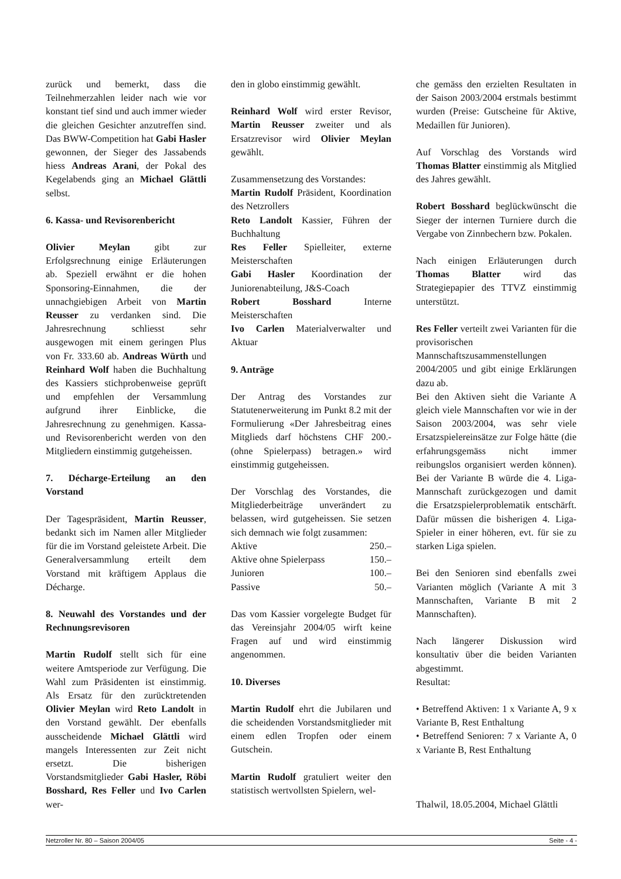zurück und bemerkt, dass die Teilnehmerzahlen leider nach wie vor konstant tief sind und auch immer wieder die gleichen Gesichter anzutreffen sind. Das BWW-Competition hat Gabi Hasler gewonnen, der Sieger des Jassabends hiess Andreas Arani, der Pokal des Kegelabends ging an Michael Glättli selbst.
6. Kassa- und Revisorenbericht
Olivier Meylan gibt zur Erfolgsrechnung einige Erläuterungen ab. Speziell erwähnt er die hohen Sponsoring-Einnahmen, die der unnachgiebigen Arbeit von Martin Reusser zu verdanken sind. Die Jahresrechnung schliesst sehr ausgewogen mit einem geringen Plus von Fr. 333.60 ab. Andreas Würth und Reinhard Wolf haben die Buchhaltung des Kassiers stichprobenweise geprüft und empfehlen der Versammlung aufgrund ihrer Einblicke, die Jahresrechnung zu genehmigen. Kassa- und Revisorenbericht werden von den Mitgliedern einstimmig gutgeheissen.
7. Décharge-Erteilung an den Vorstand
Der Tagespräsident, Martin Reusser, bedankt sich im Namen aller Mitglieder für die im Vorstand geleistete Arbeit. Die Generalversammlung erteilt dem Vorstand mit kräftigem Applaus die Décharge.
8. Neuwahl des Vorstandes und der Rechnungsrevisoren
Martin Rudolf stellt sich für eine weitere Amtsperiode zur Verfügung. Die Wahl zum Präsidenten ist einstimmig. Als Ersatz für den zurücktretenden Olivier Meylan wird Reto Landolt in den Vorstand gewählt. Der ebenfalls ausscheidende Michael Glättli wird mangels Interessenten zur Zeit nicht ersetzt. Die bisherigen Vorstandsmitglieder Gabi Hasler, Röbi Bosshard, Res Feller und Ivo Carlen wer-
den in globo einstimmig gewählt.
Reinhard Wolf wird erster Revisor, Martin Reusser zweiter und als Ersatzrevisor wird Olivier Meylan gewählt.
Zusammensetzung des Vorstandes:
Martin Rudolf Präsident, Koordination des Netzrollers
Reto Landolt Kassier, Führen der Buchhaltung
Res Feller Spielleiter, externe Meisterschaften
Gabi Hasler Koordination der Juniorenabteilung, J&S-Coach
Robert Bosshard Interne Meisterschaften
Ivo Carlen Materialverwalter und Aktuar
9. Anträge
Der Antrag des Vorstandes zur Statutenerweiterung im Punkt 8.2 mit der Formulierung «Der Jahresbeitrag eines Mitglieds darf höchstens CHF 200.- (ohne Spielerpass) betragen.» wird einstimmig gutgeheissen.
Der Vorschlag des Vorstandes, die Mitgliederbeiträge unverändert zu belassen, wird gutgeheissen. Sie setzen sich demnach wie folgt zusammen:
Aktive 250.–
Aktive ohne Spielerpass 150.–
Junioren 100.–
Passive 50.–
Das vom Kassier vorgelegte Budget für das Vereinsjahr 2004/05 wirft keine Fragen auf und wird einstimmig angenommen.
10. Diverses
Martin Rudolf ehrt die Jubilaren und die scheidenden Vorstandsmitglieder mit einem edlen Tropfen oder einem Gutschein.
Martin Rudolf gratuliert weiter den statistisch wertvollsten Spielern, wel-
che gemäss den erzielten Resultaten in der Saison 2003/2004 erstmals bestimmt wurden (Preise: Gutscheine für Aktive, Medaillen für Junioren).
Auf Vorschlag des Vorstands wird Thomas Blatter einstimmig als Mitglied des Jahres gewählt.
Robert Bosshard beglückwünscht die Sieger der internen Turniere durch die Vergabe von Zinnbechern bzw. Pokalen.
Nach einigen Erläuterungen durch Thomas Blatter wird das Strategiepapier des TTVZ einstimmig unterstützt.
Res Feller verteilt zwei Varianten für die provisorischen Mannschaftszusammenstellungen 2004/2005 und gibt einige Erklärungen dazu ab.
Bei den Aktiven sieht die Variante A gleich viele Mannschaften vor wie in der Saison 2003/2004, was sehr viele Ersatzspielereinsätze zur Folge hätte (die erfahrungsgemäss nicht immer reibungslos organisiert werden können). Bei der Variante B würde die 4. Liga-Mannschaft zurückgezogen und damit die Ersatzspielerproblematik entschärft. Dafür müssen die bisherigen 4. Liga-Spieler in einer höheren, evt. für sie zu starken Liga spielen.
Bei den Senioren sind ebenfalls zwei Varianten möglich (Variante A mit 3 Mannschaften, Variante B mit 2 Mannschaften).
Nach längerer Diskussion wird konsultativ über die beiden Varianten abgestimmt.
Resultat:
• Betreffend Aktiven: 1 x Variante A, 9 x Variante B, Rest Enthaltung
• Betreffend Senioren: 7 x Variante A, 0 x Variante B, Rest Enthaltung
Thalwil, 18.05.2004, Michael Glättli
Netzroller Nr. 80 – Saison 2004/05 Seite - 4 -